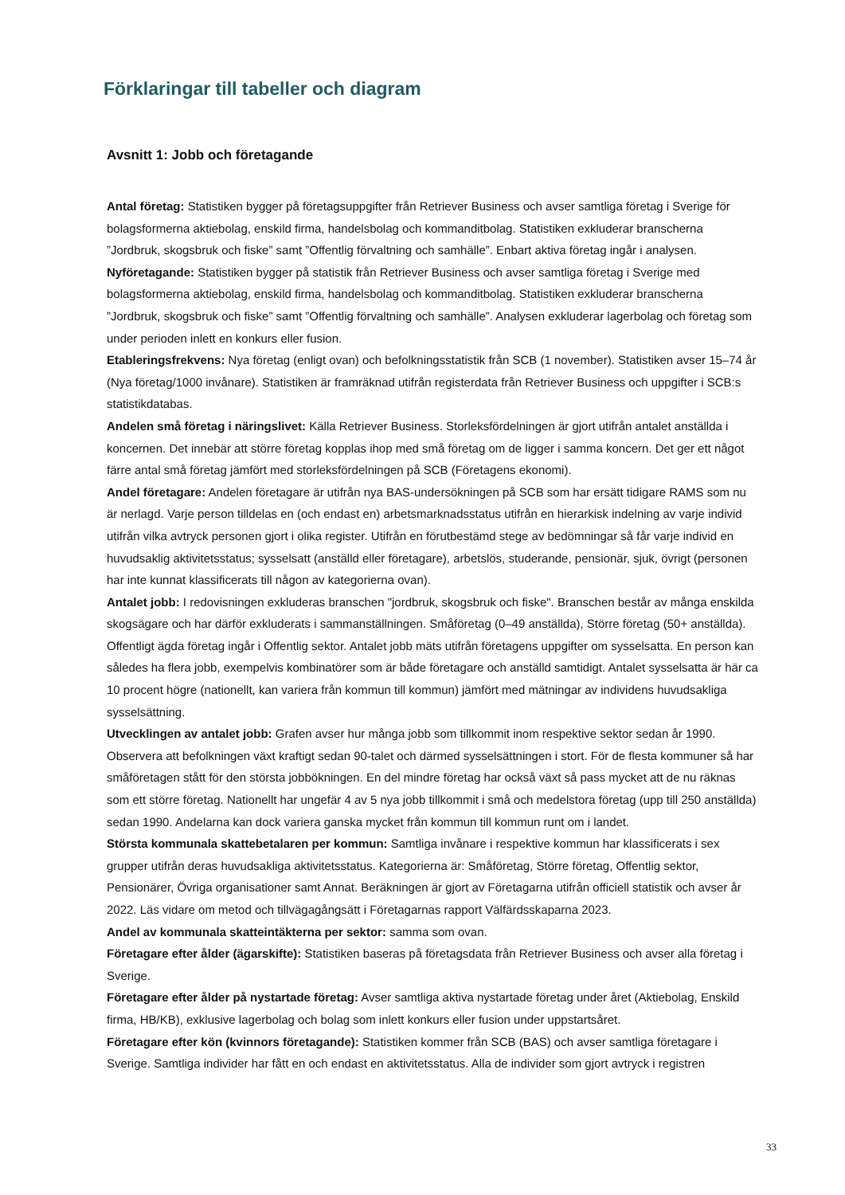Förklaringar till tabeller och diagram
Avsnitt 1: Jobb och företagande
Antal företag: Statistiken bygger på företagsuppgifter från Retriever Business och avser samtliga företag i Sverige för bolagsformerna aktiebolag, enskild firma, handelsbolag och kommanditbolag. Statistiken exkluderar branscherna ”Jordbruk, skogsbruk och fiske” samt ”Offentlig förvaltning och samhälle”. Enbart aktiva företag ingår i analysen.
Nyföretagande: Statistiken bygger på statistik från Retriever Business och avser samtliga företag i Sverige med bolagsformerna aktiebolag, enskild firma, handelsbolag och kommanditbolag. Statistiken exkluderar branscherna ”Jordbruk, skogsbruk och fiske” samt ”Offentlig förvaltning och samhälle”. Analysen exkluderar lagerbolag och företag som under perioden inlett en konkurs eller fusion.
Etableringsfrekvens: Nya företag (enligt ovan) och befolkningsstatistik från SCB (1 november). Statistiken avser 15–74 år (Nya företag/1000 invånare). Statistiken är framräknad utifrån registerdata från Retriever Business och uppgifter i SCB:s statistikdatabas.
Andelen små företag i näringslivet: Källa Retriever Business. Storleksfördelningen är gjort utifrån antalet anställda i koncernen. Det innebär att större företag kopplas ihop med små företag om de ligger i samma koncern. Det ger ett något färre antal små företag jämfört med storleksfördelningen på SCB (Företagens ekonomi).
Andel företagare: Andelen företagare är utifrån nya BAS-undersökningen på SCB som har ersätt tidigare RAMS som nu är nerlagd. Varje person tilldelas en (och endast en) arbetsmarknadsstatus utifrån en hierarkisk indelning av varje individ utifrån vilka avtryck personen gjort i olika register. Utifrån en förutbestämd stege av bedömningar så får varje individ en huvudsaklig aktivitetsstatus; sysselsatt (anställd eller företagare), arbetslös, studerande, pensionär, sjuk, övrigt (personen har inte kunnat klassificerats till någon av kategorierna ovan).
Antalet jobb: I redovisningen exkluderas branschen "jordbruk, skogsbruk och fiske". Branschen består av många enskilda skogsägare och har därför exkluderats i sammanställningen. Småföretag (0–49 anställda), Större företag (50+ anställda). Offentligt ägda företag ingår i Offentlig sektor. Antalet jobb mäts utifrån företagens uppgifter om sysselsatta. En person kan således ha flera jobb, exempelvis kombinatörer som är både företagare och anställd samtidigt. Antalet sysselsatta är här ca 10 procent högre (nationellt, kan variera från kommun till kommun) jämfört med mätningar av individens huvudsakliga sysselsättning.
Utvecklingen av antalet jobb: Grafen avser hur många jobb som tillkommit inom respektive sektor sedan år 1990. Observera att befolkningen växt kraftigt sedan 90-talet och därmed sysselsättningen i stort. För de flesta kommuner så har småföretagen stått för den största jobbökningen. En del mindre företag har också växt så pass mycket att de nu räknas som ett större företag. Nationellt har ungefär 4 av 5 nya jobb tillkommit i små och medelstora företag (upp till 250 anställda) sedan 1990. Andelarna kan dock variera ganska mycket från kommun till kommun runt om i landet.
Största kommunala skattebetalaren per kommun: Samtliga invånare i respektive kommun har klassificerats i sex grupper utifrån deras huvudsakliga aktivitetsstatus. Kategorierna är: Småföretag, Större företag, Offentlig sektor, Pensionärer, Övriga organisationer samt Annat. Beräkningen är gjort av Företagarna utifrån officiell statistik och avser år 2022. Läs vidare om metod och tillvägagångsätt i Företagarnas rapport Välfärdsskaparna 2023.
Andel av kommunala skatteintäkterna per sektor: samma som ovan.
Företagare efter ålder (ägarskifte): Statistiken baseras på företagsdata från Retriever Business och avser alla företag i Sverige.
Företagare efter ålder på nystartade företag: Avser samtliga aktiva nystartade företag under året (Aktiebolag, Enskild firma, HB/KB), exklusive lagerbolag och bolag som inlett konkurs eller fusion under uppstartsåret.
Företagare efter kön (kvinnors företagande): Statistiken kommer från SCB (BAS) och avser samtliga företagare i Sverige. Samtliga individer har fått en och endast en aktivitetsstatus. Alla de individer som gjort avtryck i registren
33